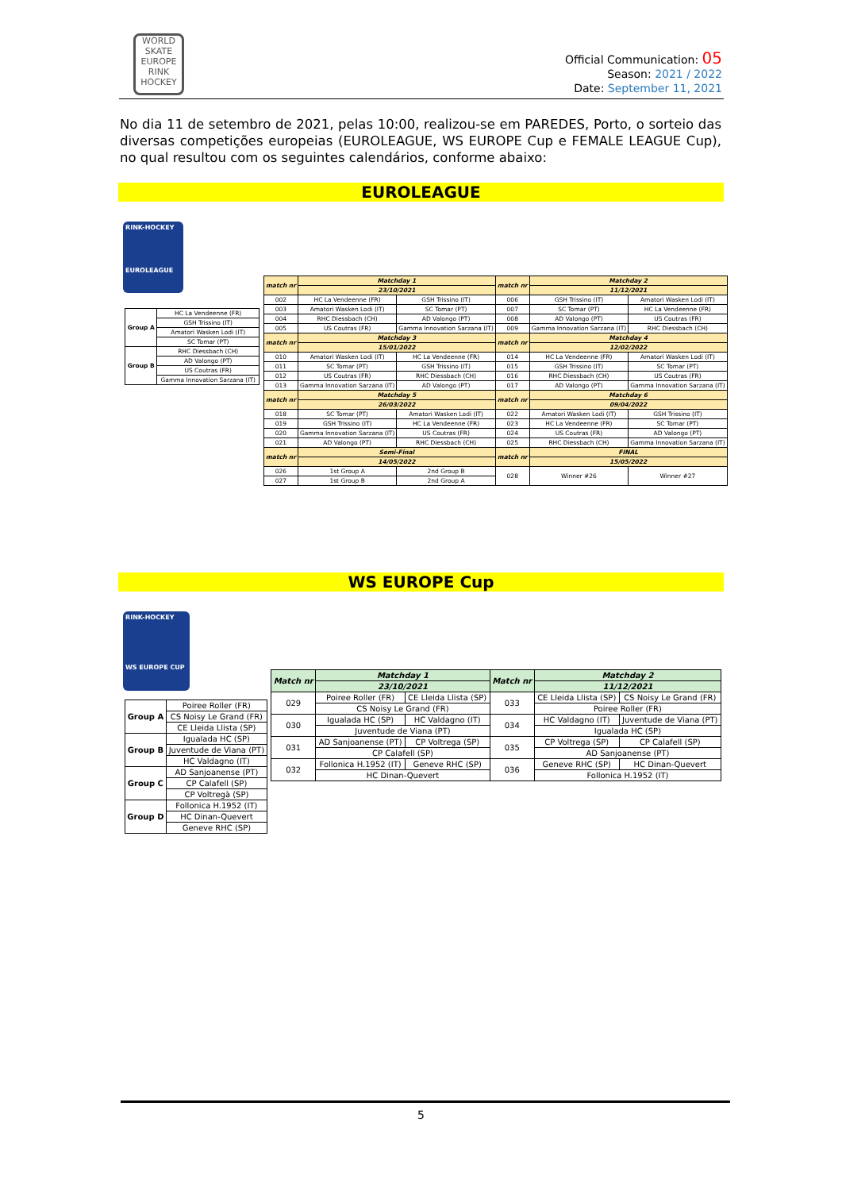WORLD
SKATE
EUROPE
RINK HOCKEY
Official Communication: 05
Season: 2021 / 2022
Date: September 11, 2021
No dia 11 de setembro de 2021, pelas 10:00, realizou-se em PAREDES, Porto, o sorteio das diversas competições europeias (EUROLEAGUE, WS EUROPE Cup e FEMALE LEAGUE Cup), no qual resultou com os seguintes calendários, conforme abaixo:
EUROLEAGUE
RINK-HOCKEY
EUROLEAGUE
| Group A | HC La Vendeenne (FR) |
| | GSH Trissino (IT) |
| | Amatori Wasken Lodi (IT) |
| | SC Tomar (PT) |
| Group B | RHC Diessbach (CH) |
| | AD Valongo (PT) |
| | US Coutras (FR) |
| | Gamma Innovation Sarzana (IT) |
| match nr | Matchday 1 | | match nr | Matchday 2 | |
| --- | --- | --- | --- | --- | --- |
| | 23/10/2021 | | | 11/12/2021 | |
| 002 | HC La Vendeenne (FR) | GSH Trissino (IT) | 006 | GSH Trissino (IT) | Amatori Wasken Lodi (IT) |
| 003 | Amatori Wasken Lodi (IT) | SC Tomar (PT) | 007 | SC Tomar (PT) | HC La Vendeenne (FR) |
| 004 | RHC Diessbach (CH) | AD Valongo (PT) | 008 | AD Valongo (PT) | US Coutras (FR) |
| 005 | US Coutras (FR) | Gamma Innovation Sarzana (IT) | 009 | Gamma Innovation Sarzana (IT) | RHC Diessbach (CH) |
| match nr | Matchday 3 | | match nr | Matchday 4 | |
| | 15/01/2022 | | | 12/02/2022 | |
| 010 | Amatori Wasken Lodi (IT) | HC La Vendeenne (FR) | 014 | HC La Vendeenne (FR) | Amatori Wasken Lodi (IT) |
| 011 | SC Tomar (PT) | GSH Trissino (IT) | 015 | GSH Trissino (IT) | SC Tomar (PT) |
| 012 | US Coutras (FR) | RHC Diessbach (CH) | 016 | RHC Diessbach (CH) | US Coutras (FR) |
| 013 | Gamma Innovation Sarzana (IT) | AD Valongo (PT) | 017 | AD Valongo (PT) | Gamma Innovation Sarzana (IT) |
| match nr | Matchday 5 | | match nr | Matchday 6 | |
| | 26/03/2022 | | | 09/04/2022 | |
| 018 | SC Tomar (PT) | Amatori Wasken Lodi (IT) | 022 | Amatori Wasken Lodi (IT) | GSH Trissino (IT) |
| 019 | GSH Trissino (IT) | HC La Vendeenne (FR) | 023 | HC La Vendeenne (FR) | SC Tomar (PT) |
| 020 | Gamma Innovation Sarzana (IT) | US Coutras (FR) | 024 | US Coutras (FR) | AD Valongo (PT) |
| 021 | AD Valongo (PT) | RHC Diessbach (CH) | 025 | RHC Diessbach (CH) | Gamma Innovation Sarzana (IT) |
| match nr | Semi-Final | | match nr | FINAL | |
| | 14/05/2022 | | | 15/05/2022 | |
| 026 | 1st Group A | 2nd Group B | 028 | Winner #26 | Winner #27 |
| 027 | 1st Group B | 2nd Group A | | | |
WS EUROPE Cup
RINK-HOCKEY
WS EUROPE CUP
| Group A | Poiree Roller (FR) |
| | CS Noisy Le Grand (FR) |
| | CE Lleida Llista (SP) |
| Group B | Igualada HC (SP) |
| | Juventude de Viana (PT) |
| | HC Valdagno (IT) |
| Group C | AD Sanjoanense (PT) |
| | CP Calafell (SP) |
| | CP Voltregà (SP) |
| Group D | Follonica H.1952 (IT) |
| | HC Dinan-Quevert |
| | Geneve RHC (SP) |
| Match nr | Matchday 1 | | Match nr | Matchday 2 | |
| --- | --- | --- | --- | --- | --- |
| | 23/10/2021 | | | 11/12/2021 | |
| 029 | Poiree Roller (FR) | CE Lleida Llista (SP) | 033 | CE Lleida Llista (SP) | CS Noisy Le Grand (FR) |
| | CS Noisy Le Grand (FR) | | | Poiree Roller (FR) | |
| 030 | Igualada HC (SP) | HC Valdagno (IT) | 034 | HC Valdagno (IT) | Juventude de Viana (PT) |
| | Juventude de Viana (PT) | | | Igualada HC (SP) | |
| 031 | AD Sanjoanense (PT) | CP Voltrega (SP) | 035 | CP Voltrega (SP) | CP Calafell (SP) |
| | CP Calafell (SP) | | | AD Sanjoanense (PT) | |
| 032 | Follonica H.1952 (IT) | Geneve RHC (SP) | 036 | Geneve RHC (SP) | HC Dinan-Quevert |
| | HC Dinan-Quevert | | | Follonica H.1952 (IT) | |
5